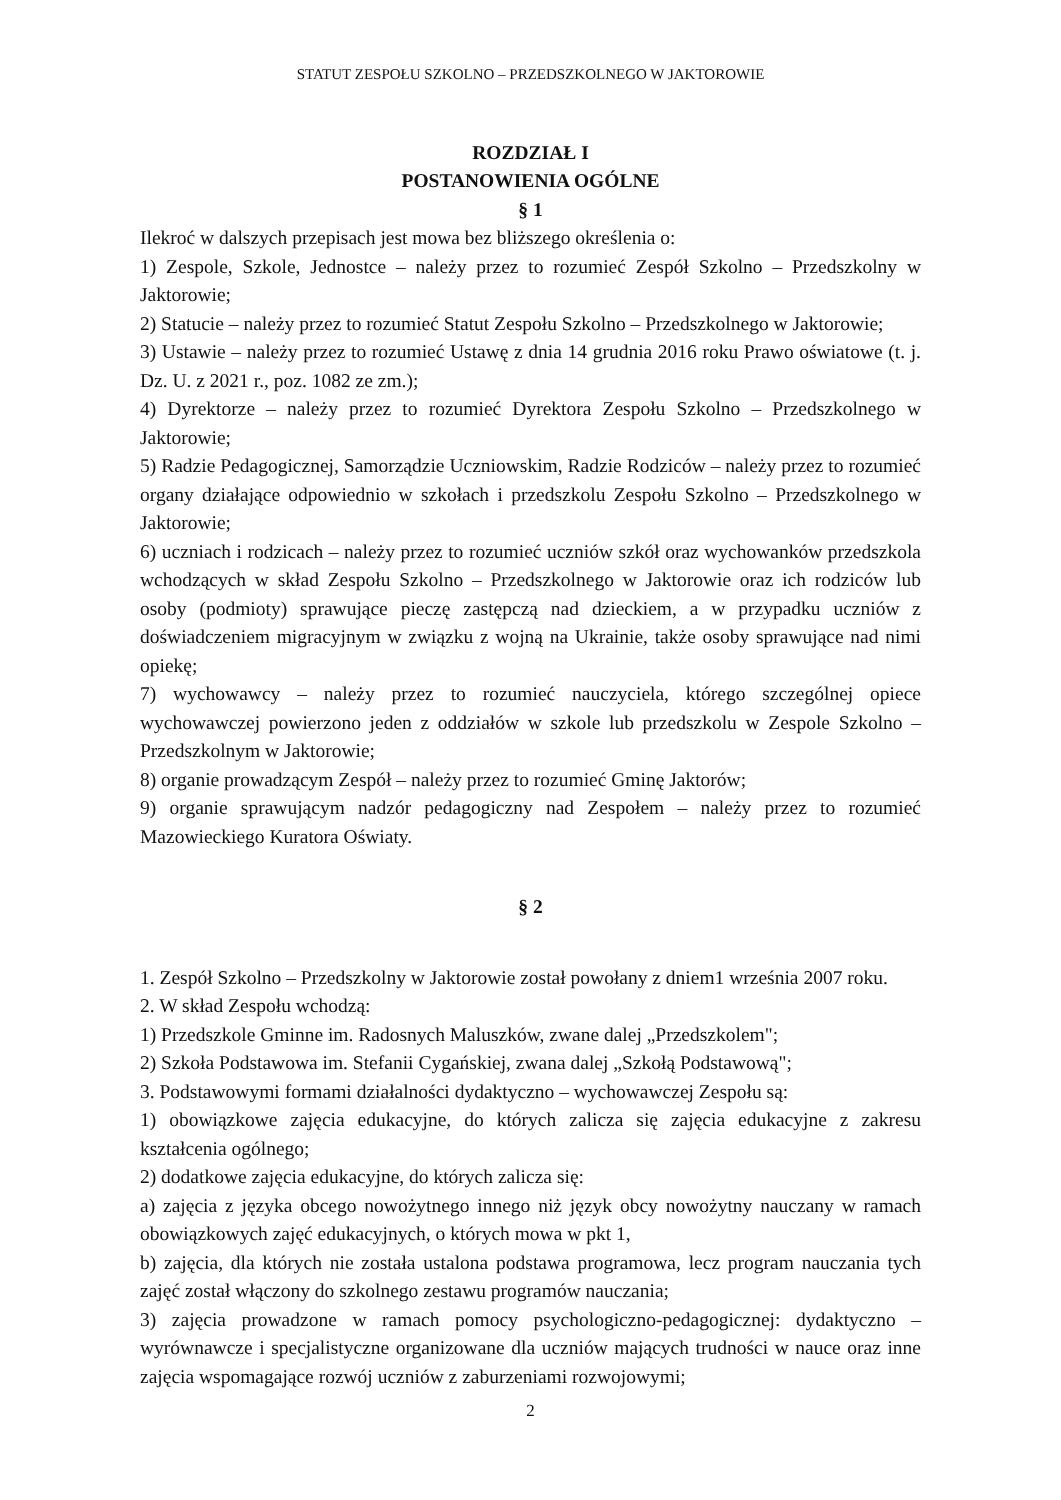STATUT ZESPOŁU SZKOLNO – PRZEDSZKOLNEGO W JAKTOROWIE
ROZDZIAŁ I
POSTANOWIENIA OGÓLNE
§ 1
Ilekroć w dalszych przepisach jest mowa bez bliższego określenia o:
1) Zespole, Szkole, Jednostce – należy przez to rozumieć Zespół Szkolno – Przedszkolny w Jaktorowie;
2) Statucie – należy przez to rozumieć Statut Zespołu Szkolno – Przedszkolnego w Jaktorowie;
3) Ustawie – należy przez to rozumieć Ustawę z dnia 14 grudnia 2016 roku Prawo oświatowe (t. j. Dz. U. z 2021 r., poz. 1082 ze zm.);
4) Dyrektorze – należy przez to rozumieć Dyrektora Zespołu Szkolno – Przedszkolnego w Jaktorowie;
5) Radzie Pedagogicznej, Samorządzie Uczniowskim, Radzie Rodziców – należy przez to rozumieć organy działające odpowiednio w szkołach i przedszkolu Zespołu Szkolno – Przedszkolnego w Jaktorowie;
6) uczniach i rodzicach – należy przez to rozumieć uczniów szkół oraz wychowanków przedszkola wchodzących w skład Zespołu Szkolno – Przedszkolnego w Jaktorowie oraz ich rodziców lub osoby (podmioty) sprawujące pieczę zastępczą nad dzieckiem, a w przypadku uczniów z doświadczeniem migracyjnym w związku z wojną na Ukrainie, także osoby sprawujące nad nimi opiekę;
7) wychowawcy – należy przez to rozumieć nauczyciela, którego szczególnej opiece wychowawczej powierzono jeden z oddziałów w szkole lub przedszkolu w Zespole Szkolno – Przedszkolnym w Jaktorowie;
8) organie prowadzącym Zespół – należy przez to rozumieć Gminę Jaktorów;
9) organie sprawującym nadzór pedagogiczny nad Zespołem – należy przez to rozumieć Mazowieckiego Kuratora Oświaty.
§ 2
1. Zespół Szkolno – Przedszkolny w Jaktorowie został powołany z dniem1 września 2007 roku.
2. W skład Zespołu wchodzą:
1) Przedszkole Gminne im. Radosnych Maluszków, zwane dalej „Przedszkolem";
2) Szkoła Podstawowa im. Stefanii Cygańskiej, zwana dalej „Szkołą Podstawową";
3. Podstawowymi formami działalności dydaktyczno – wychowawczej Zespołu są:
1) obowiązkowe zajęcia edukacyjne, do których zalicza się zajęcia edukacyjne z zakresu kształcenia ogólnego;
2) dodatkowe zajęcia edukacyjne, do których zalicza się:
a) zajęcia z języka obcego nowożytnego innego niż język obcy nowożytny nauczany w ramach obowiązkowych zajęć edukacyjnych, o których mowa w pkt 1,
b) zajęcia, dla których nie została ustalona podstawa programowa, lecz program nauczania tych zajęć został włączony do szkolnego zestawu programów nauczania;
3) zajęcia prowadzone w ramach pomocy psychologiczno-pedagogicznej: dydaktyczno – wyrównawcze i specjalistyczne organizowane dla uczniów mających trudności w nauce oraz inne zajęcia wspomagające rozwój uczniów z zaburzeniami rozwojowymi;
2